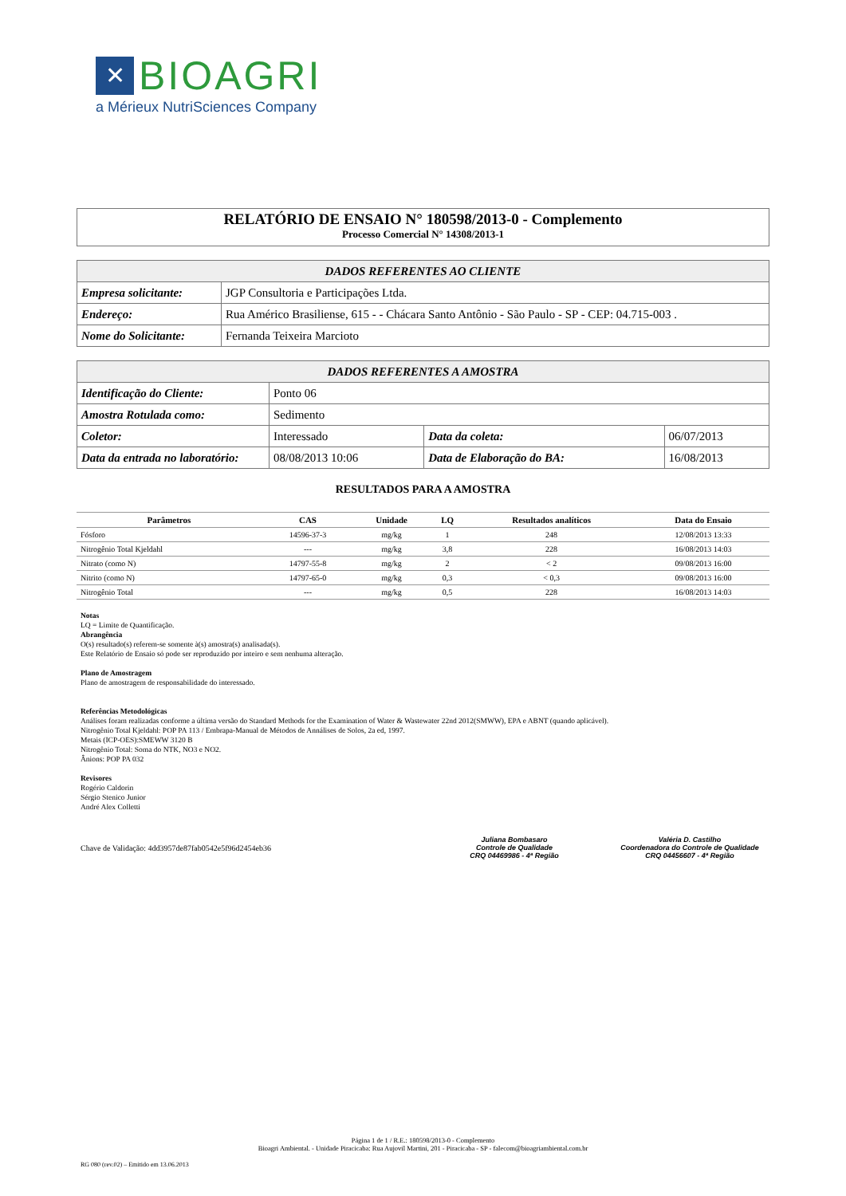✕
BIOAGRI
a Mérieux NutriSciences Company
RELATÓRIO DE ENSAIO N° 180598/2013-0 - Complemento
Processo Comercial N° 14308/2013-1
| DADOS REFERENTES AO CLIENTE | |
| --- | --- |
| Empresa solicitante: | JGP Consultoria e Participações Ltda. |
| Endereço: | Rua Américo Brasiliense, 615 - - Chácara Santo Antônio - São Paulo - SP - CEP: 04.715-003 . |
| Nome do Solicitante: | Fernanda Teixeira Marcioto |
| DADOS REFERENTES A AMOSTRA | | | | | |
| --- | --- | --- | --- | --- | --- |
| Identificação do Cliente: | | Ponto 06 | | | |
| Amostra Rotulada como: | | Sedimento | | | |
| Coletor: | | Interessado | Data da coleta: | 06/07/2013 | |
| Data da entrada no laboratório: | 08/08/2013 10:06 | | Data de Elaboração do BA: | | 16/08/2013 |
RESULTADOS PARA A AMOSTRA
| Parâmetros | CAS | Unidade | LQ | Resultados analíticos | Data do Ensaio |
| --- | --- | --- | --- | --- | --- |
| Fósforo | 14596-37-3 | mg/kg | 1 | 248 | 12/08/2013 13:33 |
| Nitrogênio Total Kjeldahl | --- | mg/kg | 3,8 | 228 | 16/08/2013 14:03 |
| Nitrato (como N) | 14797-55-8 | mg/kg | 2 | < 2 | 09/08/2013 16:00 |
| Nitrito (como N) | 14797-65-0 | mg/kg | 0,3 | < 0,3 | 09/08/2013 16:00 |
| Nitrogênio Total | --- | mg/kg | 0,5 | 228 | 16/08/2013 14:03 |
Notas
LQ = Limite de Quantificação.
Abrangência
O(s) resultado(s) referem-se somente à(s) amostra(s) analisada(s).
Este Relatório de Ensaio só pode ser reproduzido por inteiro e sem nenhuma alteração.
Plano de Amostragem
Plano de amostragem de responsabilidade do interessado.
Referências Metodológicas
Análises foram realizadas conforme a última versão do Standard Methods for the Examination of Water & Wastewater 22nd 2012(SMWW), EPA e ABNT (quando aplicável).
Nitrogênio Total Kjeldahl: POP PA 113 / Embrapa-Manual de Métodos de Annálises de Solos, 2a ed, 1997.
Metais (ICP-OES):SMEWW 3120 B
Nitrogênio Total: Soma do NTK, NO3 e NO2.
Ânions: POP PA 032
Revisores
Rogério Caldorin
Sérgio Stenico Junior
André Alex Colletti
Chave de Validação: 4dd3957de87fab0542e5f96d2454eb36
Juliana Bombasaro
Controle de Qualidade
CRQ 04469986 - 4ª Região
Valéria D. Castilho
Coordenadora do Controle de Qualidade
CRQ 04456607 - 4ª Região
Página 1 de 1 / R.E.: 180598/2013-0 - Complemento
Bioagri Ambiental. - Unidade Piracicaba: Rua Aujovil Martini, 201 - Piracicaba - SP - falecom@bioagriambiental.com.br
RG 080 (rev.02) – Emitido em 13.06.2013